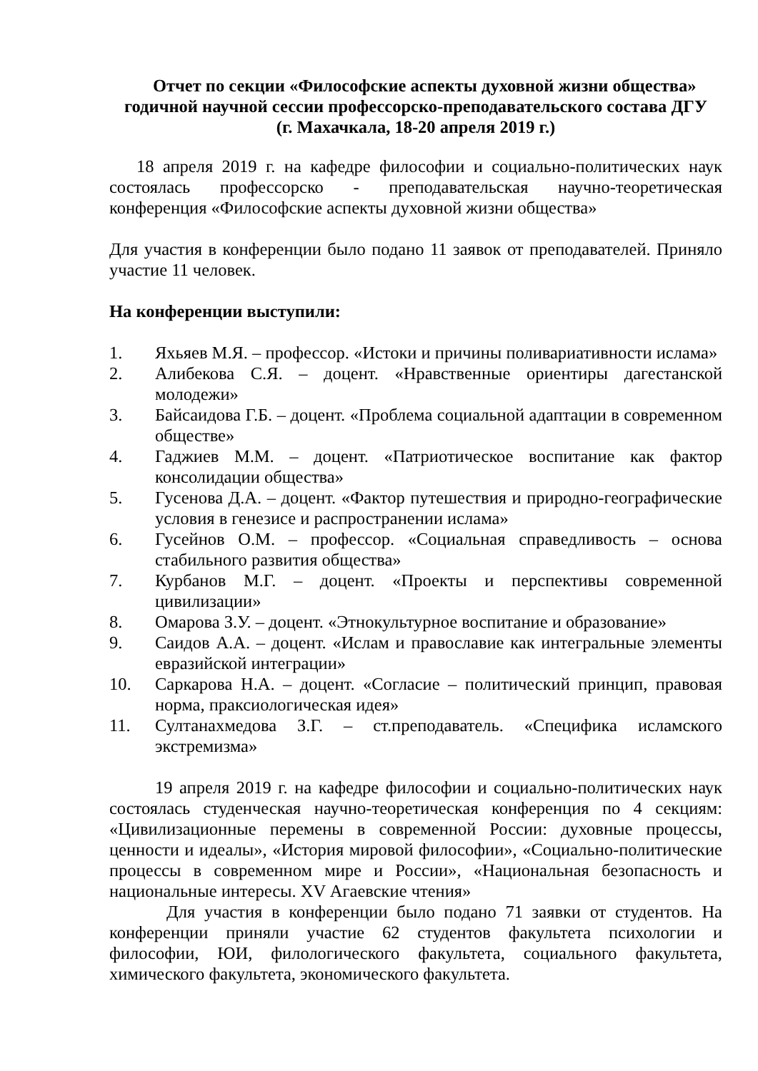Отчет по секции «Философские аспекты духовной жизни общества»
годичной научной сессии профессорско-преподавательского состава ДГУ
(г. Махачкала, 18-20 апреля 2019 г.)
18 апреля 2019 г. на кафедре философии и социально-политических наук состоялась профессорско - преподавательская научно-теоретическая конференция «Философские аспекты духовной жизни общества»
Для участия в конференции было подано 11 заявок от преподавателей. Приняло участие 11 человек.
На конференции выступили:
1. Яхьяев М.Я. – профессор. «Истоки и причины поливариативности ислама»
2. Алибекова С.Я. – доцент. «Нравственные ориентиры дагестанской молодежи»
3. Байсаидова Г.Б. – доцент. «Проблема социальной адаптации в современном обществе»
4. Гаджиев М.М. – доцент. «Патриотическое воспитание как фактор консолидации общества»
5. Гусенова Д.А. – доцент. «Фактор путешествия и природно-географические условия в генезисе и распространении ислама»
6. Гусейнов О.М. – профессор. «Социальная справедливость – основа стабильного развития общества»
7. Курбанов М.Г. – доцент. «Проекты и перспективы современной цивилизации»
8. Омарова З.У. – доцент. «Этнокультурное воспитание и образование»
9. Саидов А.А. – доцент. «Ислам и православие как интегральные элементы евразийской интеграции»
10. Саркарова Н.А. – доцент. «Согласие – политический принцип, правовая норма, праксиологическая идея»
11. Султанахмедова З.Г. – ст.преподаватель. «Специфика исламского экстремизма»
19 апреля 2019 г. на кафедре философии и социально-политических наук состоялась студенческая научно-теоретическая конференция по 4 секциям: «Цивилизационные перемены в современной России: духовные процессы, ценности и идеалы», «История мировой философии», «Социально-политические процессы в современном мире и России», «Национальная безопасность и национальные интересы. XV Агаевские чтения»
Для участия в конференции было подано 71 заявки от студентов. На конференции приняли участие 62 студентов факультета психологии и философии, ЮИ, филологического факультета, социального факультета, химического факультета, экономического факультета.